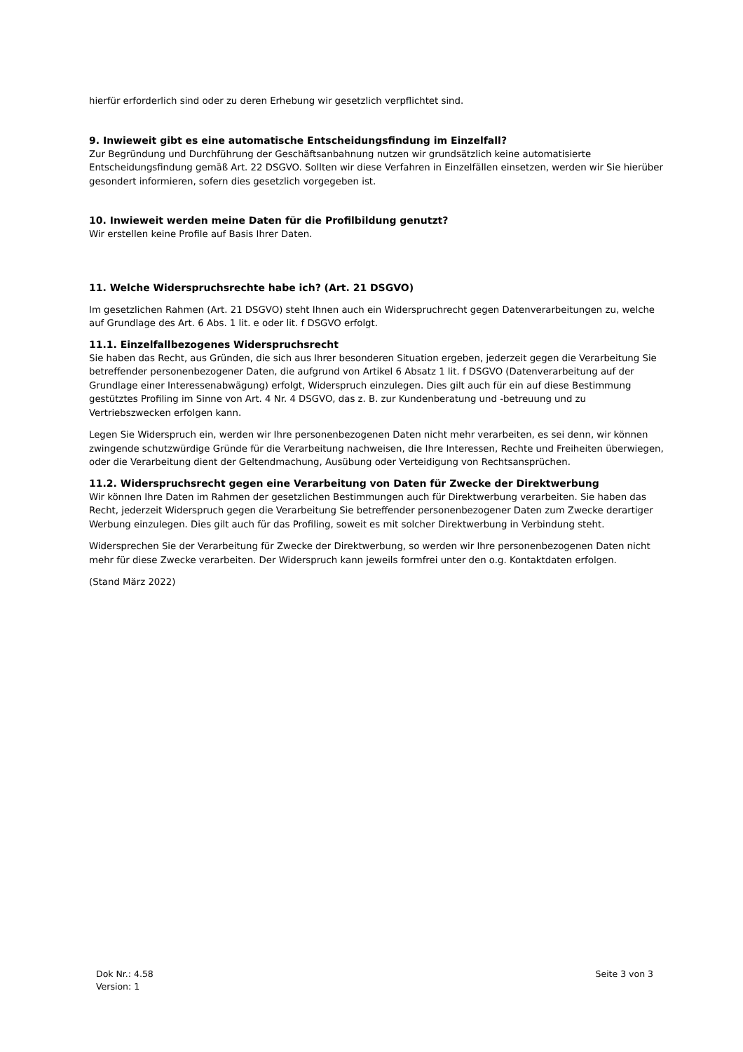hierfür erforderlich sind oder zu deren Erhebung wir gesetzlich verpflichtet sind.
9. Inwieweit gibt es eine automatische Entscheidungsfindung im Einzelfall?
Zur Begründung und Durchführung der Geschäftsanbahnung nutzen wir grundsätzlich keine automatisierte Entscheidungsfindung gemäß Art. 22 DSGVO. Sollten wir diese Verfahren in Einzelfällen einsetzen, werden wir Sie hierüber gesondert informieren, sofern dies gesetzlich vorgegeben ist.
10. Inwieweit werden meine Daten für die Profilbildung genutzt?
Wir erstellen keine Profile auf Basis Ihrer Daten.
11. Welche Widerspruchsrechte habe ich? (Art. 21 DSGVO)
Im gesetzlichen Rahmen (Art. 21 DSGVO) steht Ihnen auch ein Widerspruchrecht gegen Datenverarbeitungen zu, welche auf Grundlage des Art. 6 Abs. 1 lit. e oder lit. f DSGVO erfolgt.
11.1. Einzelfallbezogenes Widerspruchsrecht
Sie haben das Recht, aus Gründen, die sich aus Ihrer besonderen Situation ergeben, jederzeit gegen die Verarbeitung Sie betreffender personenbezogener Daten, die aufgrund von Artikel 6 Absatz 1 lit. f DSGVO (Datenverarbeitung auf der Grundlage einer Interessenabwägung) erfolgt, Widerspruch einzulegen. Dies gilt auch für ein auf diese Bestimmung gestütztes Profiling im Sinne von Art. 4 Nr. 4 DSGVO, das z. B. zur Kundenberatung und -betreuung und zu Vertriebszwecken erfolgen kann.
Legen Sie Widerspruch ein, werden wir Ihre personenbezogenen Daten nicht mehr verarbeiten, es sei denn, wir können zwingende schutzwürdige Gründe für die Verarbeitung nachweisen, die Ihre Interessen, Rechte und Freiheiten überwiegen, oder die Verarbeitung dient der Geltendmachung, Ausübung oder Verteidigung von Rechtsansprüchen.
11.2. Widerspruchsrecht gegen eine Verarbeitung von Daten für Zwecke der Direktwerbung
Wir können Ihre Daten im Rahmen der gesetzlichen Bestimmungen auch für Direktwerbung verarbeiten. Sie haben das Recht, jederzeit Widerspruch gegen die Verarbeitung Sie betreffender personenbezogener Daten zum Zwecke derartiger Werbung einzulegen. Dies gilt auch für das Profiling, soweit es mit solcher Direktwerbung in Verbindung steht.
Widersprechen Sie der Verarbeitung für Zwecke der Direktwerbung, so werden wir Ihre personenbezogenen Daten nicht mehr für diese Zwecke verarbeiten. Der Widerspruch kann jeweils formfrei unter den o.g. Kontaktdaten erfolgen.
(Stand März 2022)
Dok Nr.: 4.58
Version: 1
Seite 3 von 3